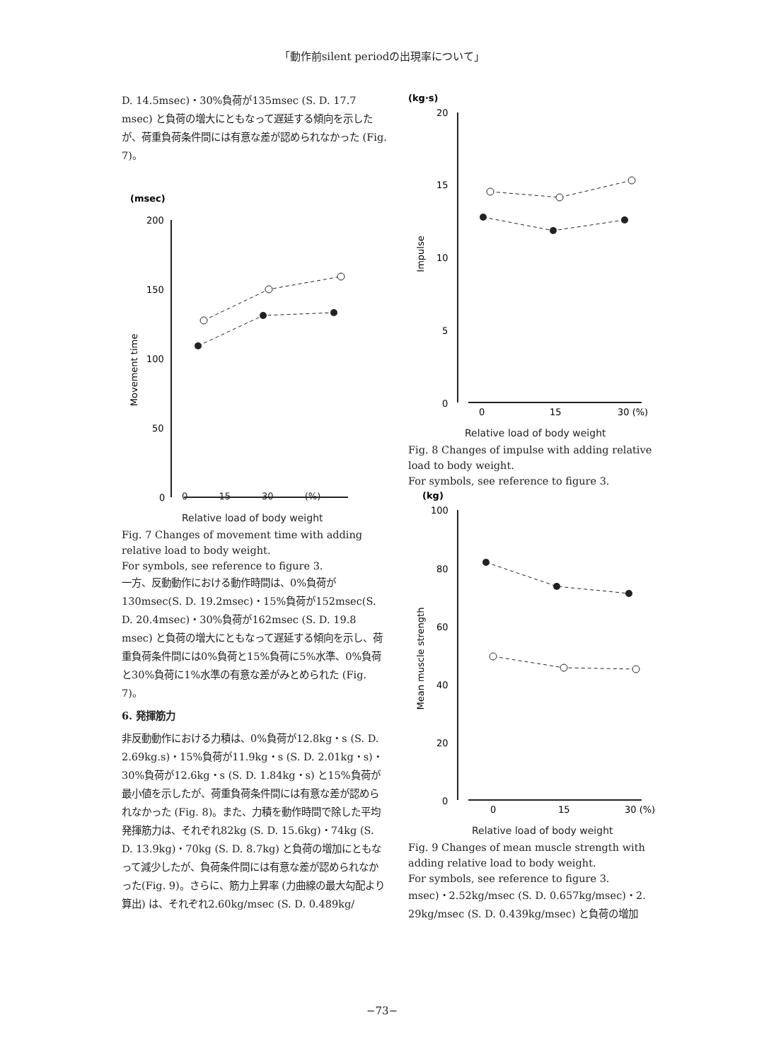「動作前silent periodの出現率について」
D. 14.5msec)・30%負荷が135msec (S. D. 17.7 msec) と負荷の増大にともなって遅延する傾向を示したが、荷重負荷条件間には有意な差が認められなかった (Fig. 7)。
(msec)
200
150
100
50
0
Movement time
0 15 30 (%)
Relative load of body weight
Fig. 7 Changes of movement time with adding relative load to body weight.
For symbols, see reference to figure 3.
一方、反動動作における動作時間は、0%負荷が130msec(S. D. 19.2msec)・15%負荷が152msec(S. D. 20.4msec)・30%負荷が162msec (S. D. 19.8 msec) と負荷の増大にともなって遅延する傾向を示し、荷重負荷条件間には0%負荷と15%負荷に5%水準、0%負荷と30%負荷に1%水準の有意な差がみとめられた (Fig. 7)。
6. 発揮筋力
非反動動作における力積は、0%負荷が12.8kg・s (S. D. 2.69kg.s)・15%負荷が11.9kg・s (S. D. 2.01kg・s)・30%負荷が12.6kg・s (S. D. 1.84kg・s) と15%負荷が最小値を示したが、荷重負荷条件間には有意な差が認められなかった (Fig. 8)。また、力積を動作時間で除した平均発揮筋力は、それぞれ82kg (S. D. 15.6kg)・74kg (S. D. 13.9kg)・70kg (S. D. 8.7kg) と負荷の増加にともなって減少したが、負荷条件間には有意な差が認められなかった(Fig. 9)。さらに、筋力上昇率 (力曲線の最大勾配より算出) は、それぞれ2.60kg/msec (S. D. 0.489kg/
(kg·s)
20
15
10
5
0
0
15
30 (%)
Impulse
Relative load of body weight
Fig. 8 Changes of impulse with adding relative load to body weight.
For symbols, see reference to figure 3.
(kg)
100
80
60
40
20
0
0
15
30 (%)
Mean muscle strength
Relative load of body weight
Fig. 9 Changes of mean muscle strength with adding relative load to body weight.
For symbols, see reference to figure 3.
msec)・2.52kg/msec (S. D. 0.657kg/msec)・2. 29kg/msec (S. D. 0.439kg/msec) と負荷の増加
−73−